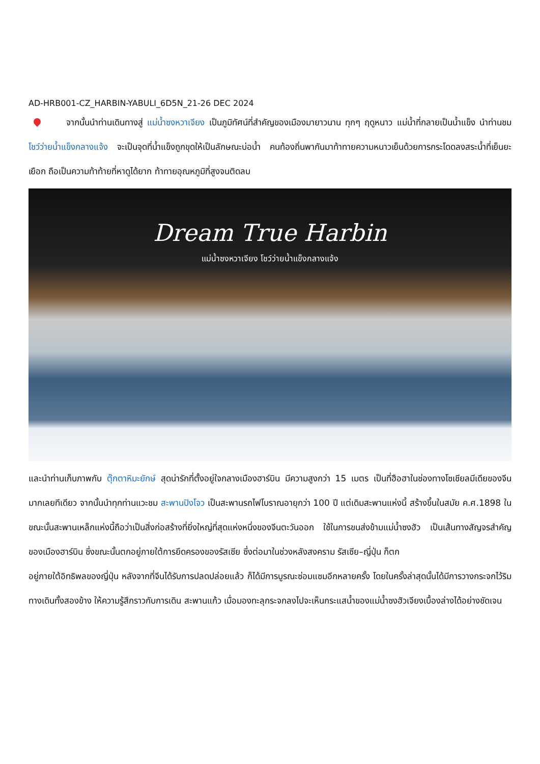AD-HRB001-CZ_HARBIN-YABULI_6D5N_21-26 DEC 2024
จากนั้นนำท่านเดินทางสู่ แม่น้ำซงหวาเจียง เป็นภูมิทัศน์ที่สำคัญของเมืองมายาวนาน ทุกๆ ฤดูหนาว แม่น้ำที่กลายเป็นน้ำแข็ง นำท่านชม โชว์ว่ายน้ำแข็งกลางแจ้ง จะเป็นจุดที่น้ำแข็งถูกขุดให้เป็นลักษณะบ่อน้ำ คนท้องถิ่นพากันมาท้าทายความหนาวเย็นด้วยการกระโดดลงสระน้ำที่เย็นยะเยือก ถือเป็นความท้าท้ายที่หาดูได้ยาก ท้าทายอุณหภูมิที่สูงจนติดลบ
Dream True Harbin
แม่น้ำซงหวาเจียง โชว์ว่ายน้ำแข็งกลางแจ้ง
และนำท่านเก็บภาพกับ ตุ๊กตาหิมะยักษ์ สุดน่ารักที่ตั้งอยู่ใจกลางเมืองฮาร์บิน มีความสูงกว่า 15 เมตร เป็นที่ฮือฮาในช่องทางโซเชียลมีเดียของจีนมากเลยทีเดียว จากนั้นนำทุกท่านแวะชม สะพานปิงโจว เป็นสะพานรถไฟโบราณอายุกว่า 100 ปี แต่เดิมสะพานแห่งนี้ สร้างขึ้นในสมัย ค.ศ.1898 ในขณะนั้นสะพานเหล็กแห่งนี้ถือว่าเป็นสิ่งก่อสร้างที่ยิ่งใหญ่ที่สุดแห่งหนึ่งของจีนตะวันออก ใช้ในการขนส่งข้ามแม่น้ำซงฮัว เป็นเส้นทางสัญจรสำคัญของเมืองฮาร์บิน ซึ่งขณะนั้นตกอยู่ภายใต้การยึดครองของรัสเซีย ซึ่งต่อมาในช่วงหลังสงคราม รัสเซีย–ญี่ปุ่น ก็ตก
อยู่ภายใต้อิทธิพลของญี่ปุ่น หลังจากที่จีนได้รับการปลดปล่อยแล้ว ก็ได้มีการบูรณะซ่อมแซมอีกหลายครั้ง โดยในครั้งล่าสุดนั้นได้มีการวางกระจกไว้ริมทางเดินทั้งสองข้าง ให้ความรู้สึกราวกับการเดิน สะพานแก้ว เมื่อมองทะลุกระจกลงไปจะเห็นกระแสน้ำของแม่น้ำซงฮัวเจียงเบื้องล่างได้อย่างชัดเจน